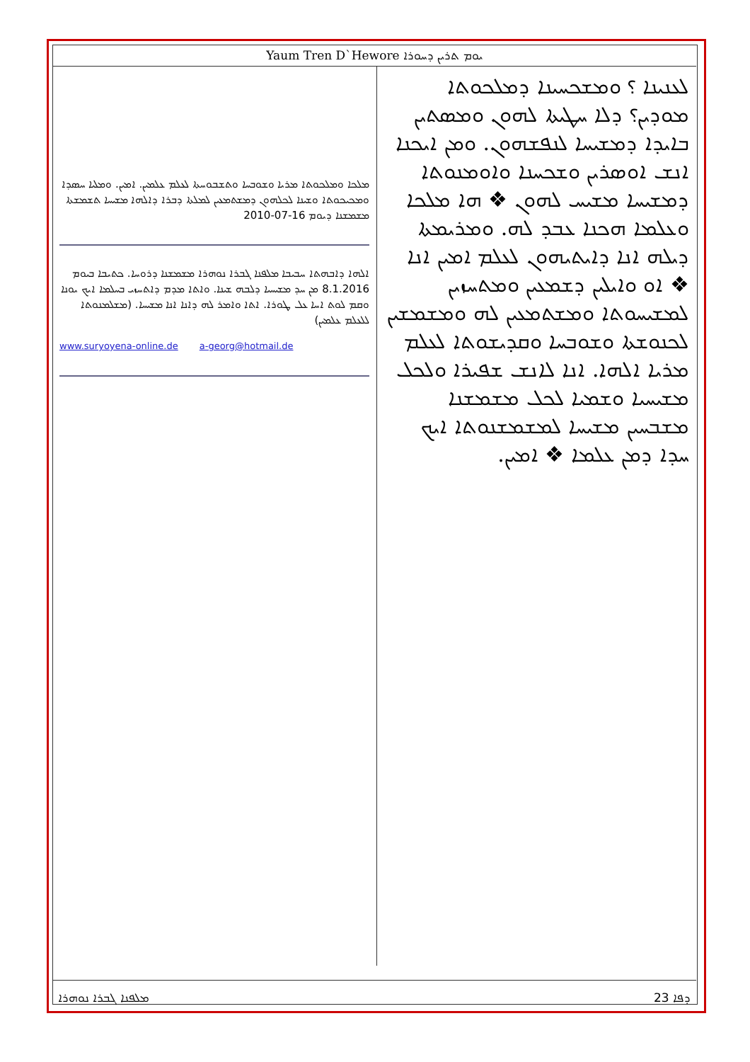Yaum Tren D`Hewore ܝܘܡ ܬܪܝܢ ܕܚܘܪܐ
ܡܠܟܐ ܘܡܠܟܘܬܐ ܡܪܝܐ ܘܫܘܒܚܐ ܘܬܫܒܘܚܬܐ ܠܥܠܡ ܥܠܡܝܢ. ܐܡܝܢ. ܘܡܠܝܐ ܚܣܕܐ ܘܡܟܝܟܘܬܐ ܘܫܝܢܐ ܠܟܠܗܘܢ ܕܡܫܬܡܥܝܢ ܠܡܠܬܐ ܕܒܪܐ ܕܐܠܗܐ ܡܫܝܚܐ ܬܫܡܫܬܐ ܡܫܡܫܢܐ ܕܝܘܡ 16-07-2010
ܐܠܗܐ ܕܐܒܗܬܐ ܚܒܝܒܐ ܡܠܦܢܐ ܓܒܪܐ ܢܘܗܪܐ ܡܫܡܫܢܐ ܕܪܘܚܐ. ܟܬܝܒܐ ܒܝܘܡ 8.1.2016 ܡܢ ܚܕ ܡܫܝܚܝܐ ܕܠܒܗ ܫܝܢܐ. ܘܐܬܐ ܡܕܡ ܕܐܬܚܙܝ ܒܚܠܡܐ ܐܝܟ ܝܘܢܐ ܘܩܡ ܠܘܬ ܐܚܐ ܥܠ ܛܘܪܐ. ܐܬܐ ܘܐܡܪ ܠܗ ܕܐܢܐ ܐܢܐ ܡܫܝܚܐ. (ܡܫܠܡܢܘܬܐ ܠܠܥܠܡ ܥܠܡܝܢ)
www.suryoyena-online.de a-georg@hotmail.de
ܠܥܢܝܢܐ ؟ ܘܡܫܟܚܝܢܐ ܕܡܠܟܘܬܐ ܡܘܕܝܢ؟ ܕܠܐ ܚܛܝܬܐ ܠܗܘܢ ܘܡܣܬܝܢ ܒܐܝܕܐ ܕܡܫܝܚܐ ܠܢܦܫܗܘܢ. ܘܡܢ ܐܝܟܢܐ ܐܢܫ ܐܘܣܪܝܢ ܘܫܟܚܢܐ ܘܐܘܡܢܘܬܐ ܕܡܫܝܚܐ ܡܫܝܚ ܠܗܘܢ ❖ ܗܐ ܡܠܟܐ ܘܥܠܡܐ ܗܟܢܐ ܥܒܕ ܠܗ. ܘܡܪܝܡܬܐ ܕܝܠܗ ܐܢܐ ܕܐܝܬܝܗܘܢ ܠܥܠܡ ܐܡܝܢ ܐܢܐ ❖ ܐܘ ܘܐܝܠܝܢ ܕܫܡܥܝܢ ܘܡܬܚܙܝܢ ܠܡܫܝܚܘܬܐ ܘܡܫܬܡܥܝܢ ܠܗ ܘܡܫܡܫܝܢ ܠܟܢܘܫܬܐ ܘܫܘܒܚܐ ܘܩܕܝܫܘܬܐ ܠܥܠܡ ܡܪܝܐ ܐܠܗܐ. ܐܢܐ ܠܐܢܫ ܫܦܝܪܐ ܘܠܟܠ ܡܫܝܚܝܐ ܘܫܡܝܐ ܠܟܠ ܡܫܡܫܢܐ ܡܫܒܚܝܢ ܡܫܝܚܐ ܠܡܫܡܫܢܘܬܐ ܐܝܟ ܚܕܐ ܕܡܢ ܥܠܡܐ ❖ ܐܡܝܢ.
ܡܠܦܢܐ ܓܒܪܐ ܢܘܗܪܐ ܕܦܐ 23